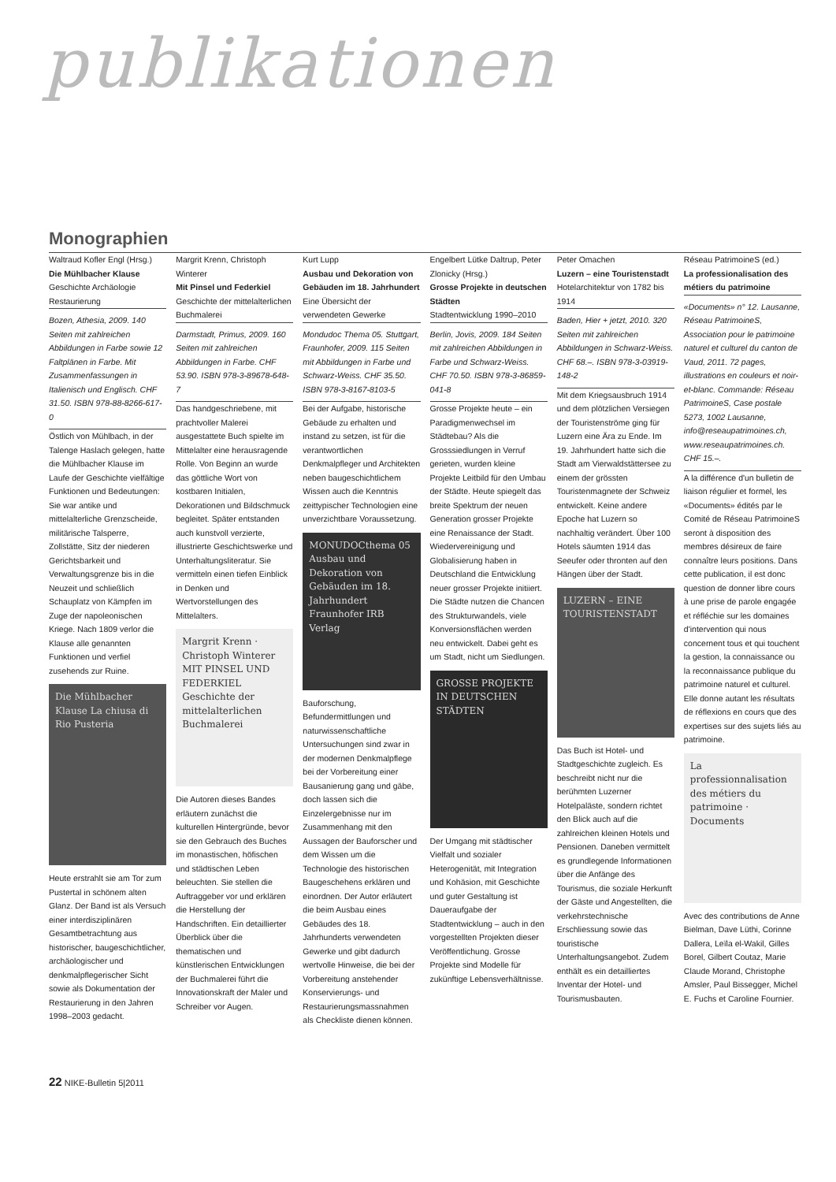publikationen
Monographien
Waltraud Kofler Engl (Hrsg.)
Die Mühlbacher Klause
Geschichte Archäologie Restaurierung
Bozen, Athesia, 2009. 140 Seiten mit zahlreichen Abbildungen in Farbe sowie 12 Faltplänen in Farbe. Mit Zusammenfassungen in Italienisch und Englisch. CHF 31.50. ISBN 978-88-8266-617-0
Östlich von Mühlbach, in der Talenge Haslach gelegen, hatte die Mühlbacher Klause im Laufe der Geschichte vielfältige Funktionen und Bedeutungen: Sie war antike und mittelalterliche Grenzscheide, militärische Talsperre, Zollstätte, Sitz der niederen Gerichtsbarkeit und Verwaltungsgrenze bis in die Neuzeit und schließlich Schauplatz von Kämpfen im Zuge der napoleonischen Kriege. Nach 1809 verlor die Klause alle genannten Funktionen und verfiel zusehends zur Ruine.
Die Mühlbacher Klause La chiusa di Rio Pusteria
Heute erstrahlt sie am Tor zum Pustertal in schönem alten Glanz. Der Band ist als Versuch einer interdisziplinären Gesamtbetrachtung aus historischer, baugeschichtlicher, archäologischer und denkmalpflegerischer Sicht sowie als Dokumentation der Restaurierung in den Jahren 1998–2003 gedacht.
Margrit Krenn, Christoph Winterer
Mit Pinsel und Federkiel
Geschichte der mittelalterlichen Buchmalerei
Darmstadt, Primus, 2009. 160 Seiten mit zahlreichen Abbildungen in Farbe. CHF 53.90. ISBN 978-3-89678-648-7
Das handgeschriebene, mit prachtvoller Malerei ausgestattete Buch spielte im Mittelalter eine herausragende Rolle. Von Beginn an wurde das göttliche Wort von kostbaren Initialen, Dekorationen und Bildschmuck begleitet. Später entstanden auch kunstvoll verzierte, illustrierte Geschichtswerke und Unterhaltungsliteratur. Sie vermitteln einen tiefen Einblick in Denken und Wertvorstellungen des Mittelalters.
Margrit Krenn · Christoph Winterer MIT PINSEL UND FEDERKIEL Geschichte der mittelalterlichen Buchmalerei
Die Autoren dieses Bandes erläutern zunächst die kulturellen Hintergründe, bevor sie den Gebrauch des Buches im monastischen, höfischen und städtischen Leben beleuchten. Sie stellen die Auftraggeber vor und erklären die Herstellung der Handschriften. Ein detaillierter Überblick über die thematischen und künstlerischen Entwicklungen der Buchmalerei führt die Innovationskraft der Maler und Schreiber vor Augen.
Kurt Lupp
Ausbau und Dekoration von Gebäuden im 18. Jahrhundert
Eine Übersicht der verwendeten Gewerke
Mondudoc Thema 05. Stuttgart, Fraunhofer, 2009. 115 Seiten mit Abbildungen in Farbe und Schwarz-Weiss. CHF 35.50. ISBN 978-3-8167-8103-5
Bei der Aufgabe, historische Gebäude zu erhalten und instand zu setzen, ist für die verantwortlichen Denkmalpfleger und Architekten neben baugeschichtlichem Wissen auch die Kenntnis zeittypischer Technologien eine unverzichtbare Voraussetzung.
MONUDOCthema 05 Ausbau und Dekoration von Gebäuden im 18. Jahrhundert Fraunhofer IRB Verlag
Bauforschung, Befundermittlungen und naturwissenschaftliche Untersuchungen sind zwar in der modernen Denkmalpflege bei der Vorbereitung einer Bausanierung gang und gäbe, doch lassen sich die Einzelergebnisse nur im Zusammenhang mit den Aussagen der Bauforscher und dem Wissen um die Technologie des historischen Baugeschehens erklären und einordnen. Der Autor erläutert die beim Ausbau eines Gebäudes des 18. Jahrhunderts verwendeten Gewerke und gibt dadurch wertvolle Hinweise, die bei der Vorbereitung anstehender Konservierungs- und Restaurierungsmassnahmen als Checkliste dienen können.
Engelbert Lütke Daltrup, Peter Zlonicky (Hrsg.)
Grosse Projekte in deutschen Städten
Stadtentwicklung 1990–2010
Berlin, Jovis, 2009. 184 Seiten mit zahlreichen Abbildungen in Farbe und Schwarz-Weiss. CHF 70.50. ISBN 978-3-86859-041-8
Grosse Projekte heute – ein Paradigmenwechsel im Städtebau? Als die Grosssiedlungen in Verruf gerieten, wurden kleine Projekte Leitbild für den Umbau der Städte. Heute spiegelt das breite Spektrum der neuen Generation grosser Projekte eine Renaissance der Stadt. Wiedervereinigung und Globalisierung haben in Deutschland die Entwicklung neuer grosser Projekte initiiert. Die Städte nutzen die Chancen des Strukturwandels, viele Konversionsflächen werden neu entwickelt. Dabei geht es um Stadt, nicht um Siedlungen.
GROSSE PROJEKTE IN DEUTSCHEN STÄDTEN
Der Umgang mit städtischer Vielfalt und sozialer Heterogenität, mit Integration und Kohäsion, mit Geschichte und guter Gestaltung ist Daueraufgabe der Stadtentwicklung – auch in den vorgestellten Projekten dieser Veröffentlichung. Grosse Projekte sind Modelle für zukünftige Lebensverhältnisse.
Peter Omachen
Luzern – eine Touristenstadt
Hotelarchitektur von 1782 bis 1914
Baden, Hier + jetzt, 2010. 320 Seiten mit zahlreichen Abbildungen in Schwarz-Weiss. CHF 68.–. ISBN 978-3-03919-148-2
Mit dem Kriegsausbruch 1914 und dem plötzlichen Versiegen der Touristenströme ging für Luzern eine Ära zu Ende. Im 19. Jahrhundert hatte sich die Stadt am Vierwaldstättersee zu einem der grössten Touristenmagnete der Schweiz entwickelt. Keine andere Epoche hat Luzern so nachhaltig verändert. Über 100 Hotels säumten 1914 das Seeufer oder thronten auf den Hängen über der Stadt.
LUZERN – EINE TOURISTENSTADT
Das Buch ist Hotel- und Stadtgeschichte zugleich. Es beschreibt nicht nur die berühmten Luzerner Hotelpaläste, sondern richtet den Blick auch auf die zahlreichen kleinen Hotels und Pensionen. Daneben vermittelt es grundlegende Informationen über die Anfänge des Tourismus, die soziale Herkunft der Gäste und Angestellten, die verkehrstechnische Erschliessung sowie das touristische Unterhaltungsangebot. Zudem enthält es ein detailliertes Inventar der Hotel- und Tourismusbauten.
Réseau PatrimoineS (ed.)
La professionalisation des métiers du patrimoine
«Documents» n° 12. Lausanne, Réseau PatrimoineS, Association pour le patrimoine naturel et culturel du canton de Vaud, 2011. 72 pages, illustrations en couleurs et noir-et-blanc. Commande: Réseau PatrimoineS, Case postale 5273, 1002 Lausanne, info@reseaupatrimoines.ch, www.reseaupatrimoines.ch. CHF 15.–.
A la différence d'un bulletin de liaison régulier et formel, les «Documents» édités par le Comité de Réseau PatrimoineS seront à disposition des membres désireux de faire connaître leurs positions. Dans cette publication, il est donc question de donner libre cours à une prise de parole engagée et réfléchie sur les domaines d'intervention qui nous concernent tous et qui touchent la gestion, la connaissance ou la reconnaissance publique du patrimoine naturel et culturel. Elle donne autant les résultats de réflexions en cours que des expertises sur des sujets liés au patrimoine.
La professionnalisation des métiers du patrimoine · Documents
Avec des contributions de Anne Bielman, Dave Lüthi, Corinne Dallera, Leïla el-Wakil, Gilles Borel, Gilbert Coutaz, Marie Claude Morand, Christophe Amsler, Paul Bissegger, Michel E. Fuchs et Caroline Fournier.
22 NIKE-Bulletin 5|2011